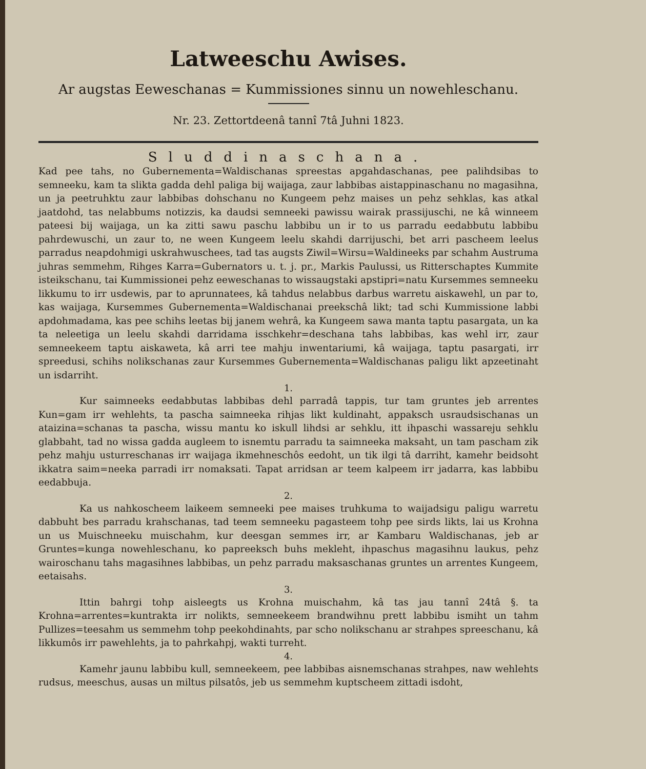Latweeschu Awises.
Ar augstas Eeweschanas = Kummissiones sinnu un nowehleschanu.
Nr. 23. Zettortdeenâ tannî 7tâ Juhni 1823.
Sluddinaschana.
Kad pee tahs, no Gubernementa=Waldischanas spreestas apgahdaschanas, pee palihdsibas to semneeku, kam ta slikta gadda dehl paliga bij waijaga, zaur labbibas aistappinaschanu no magasihna, un ja peetruhktu zaur labbibas dohschanu no Kungeem pehz maises un pehz sehklas, kas atkal jaatdohd, tas nelabbums notizzis, ka daudsi semneeki pawissu wairak prassijuschi, ne kâ winneem pateesi bij waijaga, un ka zitti sawu paschu labbibu un ir to us parradu eedabbutu labbibu pahrdewuschi, un zaur to, ne ween Kungeem leelu skahdi darrijuschi, bet arri pascheem leelus parradus neapdohmigi uskrahwuschees, tad tas augsts Ziwil=Wirsu=Waldineeks par schahm Austruma juhras semmehm, Rihges Karra=Gubernators u. t. j. pr., Markis Paulussi, us Ritterschaptes Kummite isteikschanu, tai Kummissionei pehz eeweschanas to wissaugstaki apstipri=natu Kursemmes semneeku likkumu to irr usdewis, par to aprunnatees, kâ tahdus nelabbus darbus warretu aiskawehl, un par to, kas waijaga, Kursemmes Gubernementa=Waldischanai preekschâ likt; tad schi Kummissione labbi apdohmadama, kas pee schihs leetas bij janem wehrâ, ka Kungeem sawa manta taptu pasargata, un ka ta neleetiga un leelu skahdi darridama isschkehr=deschana tahs labbibas, kas wehl irr, zaur semneekeem taptu aiskaweta, kâ arri tee mahju inwentariumi, kâ waijaga, taptu pasargati, irr spreedusi, schihs nolikschanas zaur Kursemmes Gubernementa=Waldischanas paligu likt apzeetinaht un isdarriht.
1.
Kur saimneeks eedabbutas labbibas dehl parradâ tappis, tur tam gruntes jeb arrentes Kun=gam irr wehlehts, ta pascha saimneeka rihjas likt kuldinaht, appaksch usraudsischanas un ataizina=schanas ta pascha, wissu mantu ko iskull lihdsi ar sehklu, itt ihpaschi wassareju sehklu glabbaht, tad no wissa gadda augleem to isnemtu parradu ta saimneeka maksaht, un tam pascham zik pehz mahju usturreschanas irr waijaga ikmehneschôs eedoht, un tik ilgi tâ darriht, kamehr beidsoht ikkatra saim=neeka parradi irr nomaksati. Tapat arridsan ar teem kalpeem irr jadarra, kas labbibu eedabbuja.
2.
Ka us nahkoscheem laikeem semneeki pee maises truhkuma to waijadsigu paligu warretu dabbuht bes parradu krahschanas, tad teem semneeku pagasteem tohp pee sirds likts, lai us Krohna un us Muischneeku muischahm, kur deesgan semmes irr, ar Kambaru Waldischanas, jeb ar Gruntes=kunga nowehleschanu, ko papreeksch buhs mekleht, ihpaschus magasihnu laukus, pehz wairoschanu tahs magasihnes labbibas, un pehz parradu maksaschanas gruntes un arrentes Kungeem, eetaisahs.
3.
Ittin bahrgi tohp aisleegts us Krohna muischahm, kâ tas jau tannî 24tâ §. ta Krohna=arrentes=kuntrakta irr nolikts, semneekeem brandwihnu prett labbibu ismiht un tahm Pullizes=teesahm us semmehm tohp peekohdinahts, par scho nolikschanu ar strahpes spreeschanu, kâ likkumôs irr pawehlehts, ja to pahrkahpj, wakti turreht.
4.
Kamehr jaunu labbibu kull, semneekeem, pee labbibas aisnemschanas strahpes, naw wehlehts rudsus, meeschus, ausas un miltus pilsatôs, jeb us semmehm kuptscheem zittadi isdoht,